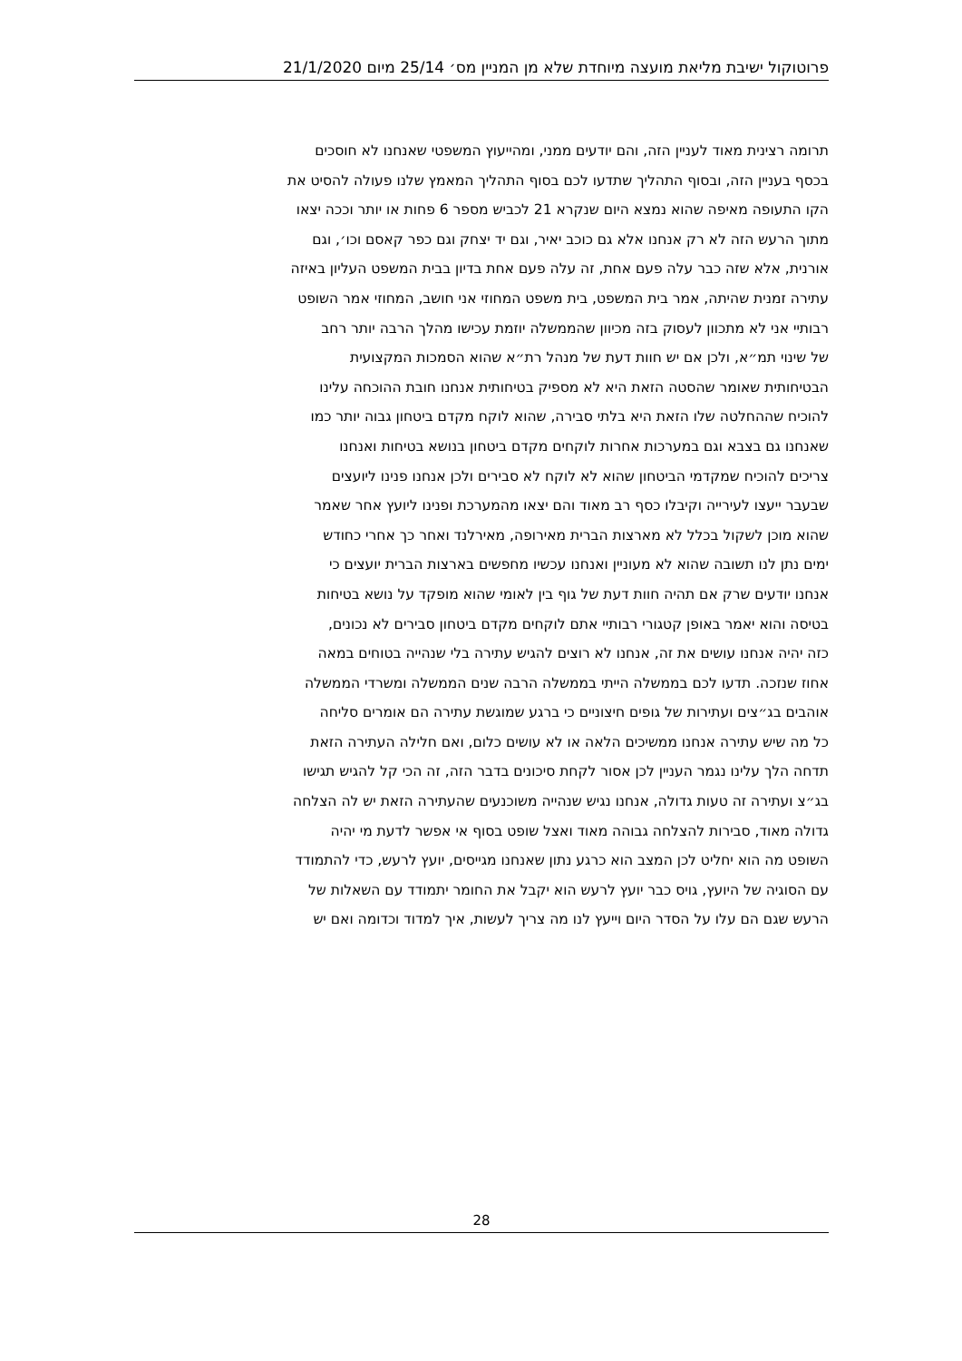פרוטוקול ישיבת מליאת מועצה מיוחדת שלא מן המניין מס׳ 25/14 מיום 21/1/2020
תרומה רצינית מאוד לעניין הזה, והם יודעים ממני, ומהייעוץ המשפטי שאנחנו לא חוסכים
בכסף בעניין הזה, ובסוף התהליך שתדעו לכם בסוף התהליך המאמץ שלנו פעולה להסיט את
הקו התעופה מאיפה שהוא נמצא היום שנקרא 21 לכביש מספר 6 פחות או יותר וככה יצאו
מתוך הרעש הזה לא רק אנחנו אלא גם כוכב יאיר, וגם יד יצחק וגם כפר קאסם וכו׳, וגם
אורנית, אלא שזה כבר עלה פעם אחת, זה עלה פעם אחת בדיון בבית המשפט העליון באיזה
עתירה זמנית שהיתה, אמר בית המשפט, בית משפט המחוזי אני חושב, המחוזי אמר השופט
רבותיי אני לא מתכוון לעסוק בזה מכיוון שהממשלה יוזמת עכישו מהלך הרבה יותר רחב
של שינוי תמ״א, ולכן אם יש חוות דעת של מנהל רת״א שהוא הסמכות המקצועית
הבטיחותית שאומר שהסטה הזאת היא לא מספיק בטיחותית אנחנו חובת ההוכחה עלינו
להוכיח שההחלטה שלו הזאת היא בלתי סבירה, שהוא לוקח מקדם ביטחון גבוה יותר כמו
שאנחנו גם בצבא וגם במערכות אחרות לוקחים מקדם ביטחון בנושא בטיחות ואנחנו
צריכים להוכיח שמקדמי הביטחון שהוא לא לוקח לא סבירים ולכן אנחנו פנינו ליועצים
שבעבר ייעצו לעירייה וקיבלו כסף רב מאוד והם יצאו מהמערכת ופנינו ליועץ אחר שאמר
שהוא מוכן לשקול בכלל לא מארצות הברית מאירופה, מאירלנד ואחר כך אחרי כחודש
ימים נתן לנו תשובה שהוא לא מעוניין ואנחנו עכשיו מחפשים בארצות הברית יועצים כי
אנחנו יודעים שרק אם תהיה חוות דעת של גוף בין לאומי שהוא מופקד על נושא בטיחות
בטיסה והוא יאמר באופן קטגורי רבותיי אתם לוקחים מקדם ביטחון סבירים לא נכונים,
כזה יהיה אנחנו עושים את זה, אנחנו לא רוצים להגיש עתירה בלי שנהייה בטוחים במאה
אחוז שנזכה. תדעו לכם בממשלה הייתי בממשלה הרבה שנים הממשלה ומשרדי הממשלה
אוהבים בג״צים ועתירות של גופים חיצוניים כי ברגע שמוגשת עתירה הם אומרים סליחה
כל מה שיש עתירה אנחנו ממשיכים הלאה או לא עושים כלום, ואם חלילה העתירה הזאת
תדחה הלך עלינו נגמר העניין לכן אסור לקחת סיכונים בדבר הזה, זה הכי קל להגיש תגישו
בג״צ ועתירה זה טעות גדולה, אנחנו נגיש שנהייה משוכנעים שהעתירה הזאת יש לה הצלחה
גדולה מאוד, סבירות להצלחה גבוהה מאוד ואצל שופט בסוף אי אפשר לדעת מי יהיה
השופט מה הוא יחליט לכן המצב הוא כרגע נתון שאנחנו מגייסים, יועץ לרעש, כדי להתמודד
עם הסוגיה של היועץ, גויס כבר יועץ לרעש הוא יקבל את החומר יתמודד עם השאלות של
הרעש שגם הם עלו על הסדר היום וייעץ לנו מה צריך לעשות, איך למדוד וכדומה ואם יש
28